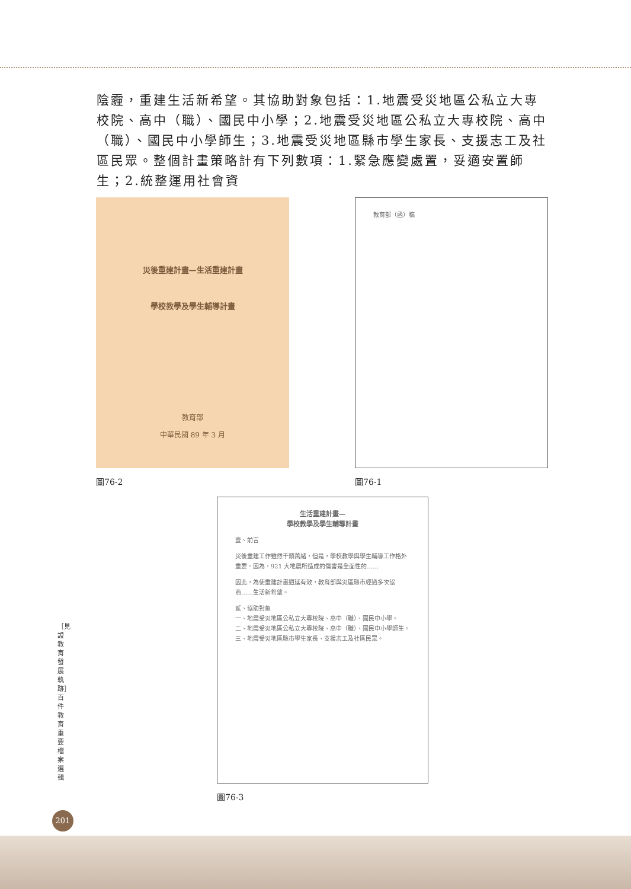陰霾，重建生活新希望。其協助對象包括：1.地震受災地區公私立大專校院、高中（職）、國民中小學；2.地震受災地區公私立大專校院、高中（職）、國民中小學師生；3.地震受災地區縣市學生家長、支援志工及社區民眾。整個計畫策略計有下列數項：1.緊急應變處置，妥適安置師生；2.統整運用社會資
災後重建計畫—生活重建計畫
學校教學及學生輔導計畫
教育部
中華民國 89 年 3 月
圖76-2
教育部（函）稿
圖76-1
生活重建計畫—
學校教學及學生輔導計畫
壹、前言
災後重建工作雖然千頭萬緒，但是，學校教學與學生輔導工作格外重要。因為，921 大地震所造成的傷害是全面性的……
因此，為使重建計畫週延有效，教育部與災區縣市經過多次協商……生活新希望。
貳、協助對象
一、地震受災地區公私立大專校院、高中（職）、國民中小學。
二、地震受災地區公私立大專校院、高中（職）、國民中小學師生。
三、地震受災地區縣市學生家長、支援志工及社區民眾。
圖76-3
［見證教育發展軌跡］百件教育重要檔案選輯
201